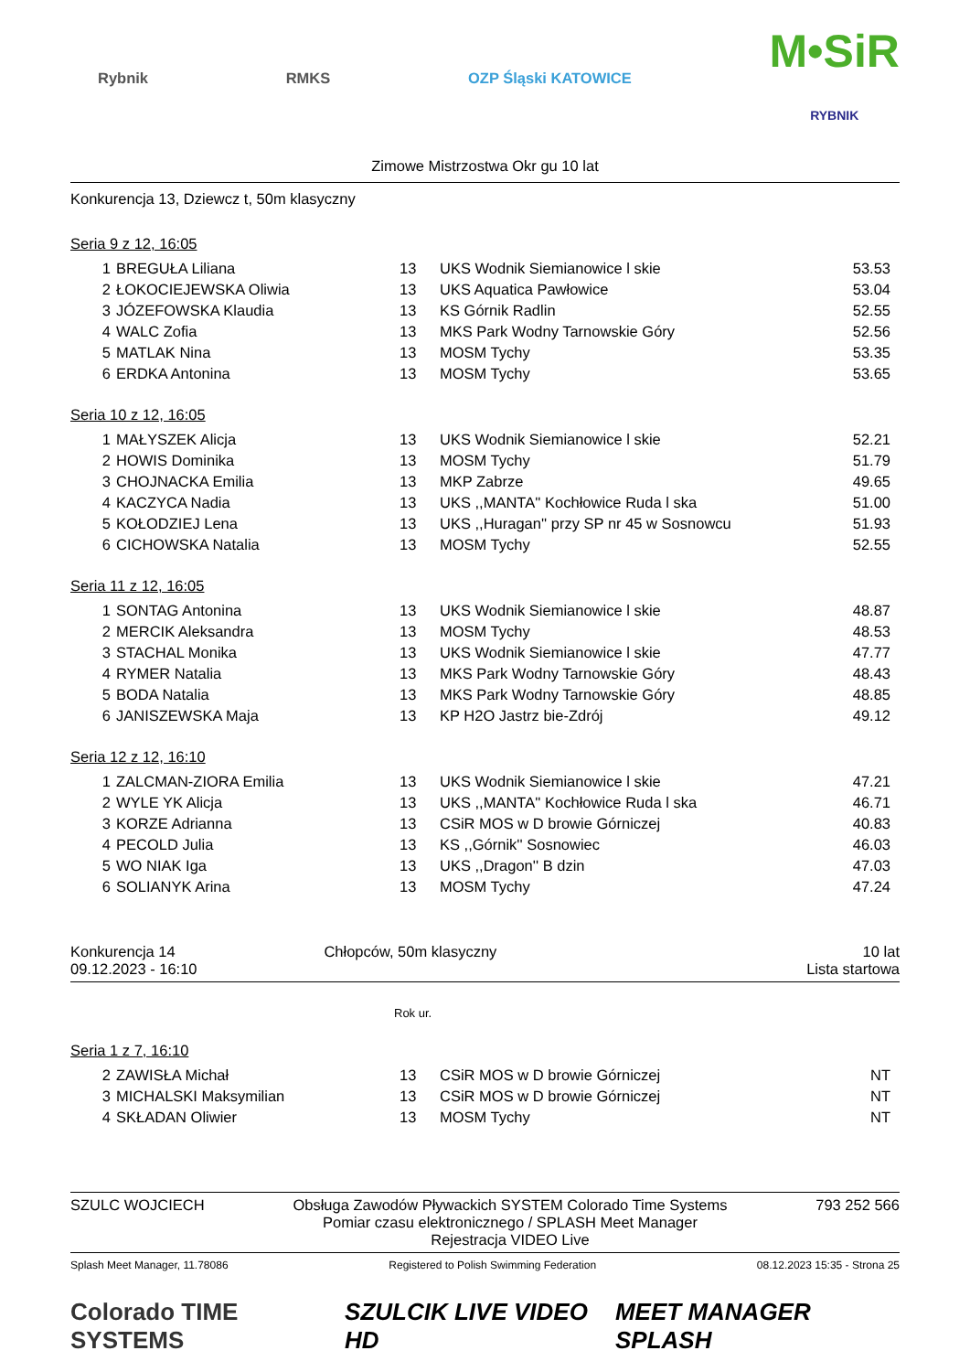Rybnik RMKS OZP Śląski KATOWICE
M•SiR
RYBNIK
Zimowe Mistrzostwa Okr gu 10 lat
Konkurencja 13, Dziewcz t, 50m klasyczny
Seria 9 z 12, 16:05
| 1 | BREGUŁA Liliana | 13 | UKS Wodnik Siemianowice l skie | 53.53 |
| 2 | ŁOKOCIEJEWSKA Oliwia | 13 | UKS Aquatica Pawłowice | 53.04 |
| 3 | JÓZEFOWSKA Klaudia | 13 | KS Górnik Radlin | 52.55 |
| 4 | WALC Zofia | 13 | MKS Park Wodny Tarnowskie Góry | 52.56 |
| 5 | MATLAK Nina | 13 | MOSM Tychy | 53.35 |
| 6 | ERDKA Antonina | 13 | MOSM Tychy | 53.65 |
Seria 10 z 12, 16:05
| 1 | MAŁYSZEK Alicja | 13 | UKS Wodnik Siemianowice l skie | 52.21 |
| 2 | HOWIS Dominika | 13 | MOSM Tychy | 51.79 |
| 3 | CHOJNACKA Emilia | 13 | MKP Zabrze | 49.65 |
| 4 | KACZYCA Nadia | 13 | UKS ,,MANTA'' Kochłowice Ruda l ska | 51.00 |
| 5 | KOŁODZIEJ Lena | 13 | UKS ,,Huragan'' przy SP nr 45 w Sosnowcu | 51.93 |
| 6 | CICHOWSKA Natalia | 13 | MOSM Tychy | 52.55 |
Seria 11 z 12, 16:05
| 1 | SONTAG Antonina | 13 | UKS Wodnik Siemianowice l skie | 48.87 |
| 2 | MERCIK Aleksandra | 13 | MOSM Tychy | 48.53 |
| 3 | STACHAL Monika | 13 | UKS Wodnik Siemianowice l skie | 47.77 |
| 4 | RYMER Natalia | 13 | MKS Park Wodny Tarnowskie Góry | 48.43 |
| 5 | BODA Natalia | 13 | MKS Park Wodny Tarnowskie Góry | 48.85 |
| 6 | JANISZEWSKA Maja | 13 | KP H2O Jastrz bie-Zdrój | 49.12 |
Seria 12 z 12, 16:10
| 1 | ZALCMAN-ZIORA Emilia | 13 | UKS Wodnik Siemianowice l skie | 47.21 |
| 2 | WYLE YK Alicja | 13 | UKS ,,MANTA'' Kochłowice Ruda l ska | 46.71 |
| 3 | KORZE Adrianna | 13 | CSiR MOS w D browie Górniczej | 40.83 |
| 4 | PECOLD Julia | 13 | KS ,,Górnik'' Sosnowiec | 46.03 |
| 5 | WO NIAK Iga | 13 | UKS ,,Dragon'' B dzin | 47.03 |
| 6 | SOLIANYK Arina | 13 | MOSM Tychy | 47.24 |
Konkurencja 14
09.12.2023 - 16:10
Chłopców, 50m klasyczny 10 lat
Lista startowa
Rok ur.
Seria 1 z 7, 16:10
| 2 | ZAWISŁA Michał | 13 | CSiR MOS w D browie Górniczej | NT |
| 3 | MICHALSKI Maksymilian | 13 | CSiR MOS w D browie Górniczej | NT |
| 4 | SKŁADAN Oliwier | 13 | MOSM Tychy | NT |
SZULC WOJCIECH Obsługa Zawodów Pływackich SYSTEM Colorado Time Systems
Pomiar czasu elektronicznego / SPLASH Meet Manager
Rejestracja VIDEO Live
793 252 566
Splash Meet Manager, 11.78086 Registered to Polish Swimming Federation 08.12.2023 15:35 - Strona 25
Colorado TIME SYSTEMS SZULCIK LIVE VIDEO HD MEET MANAGER SPLASH